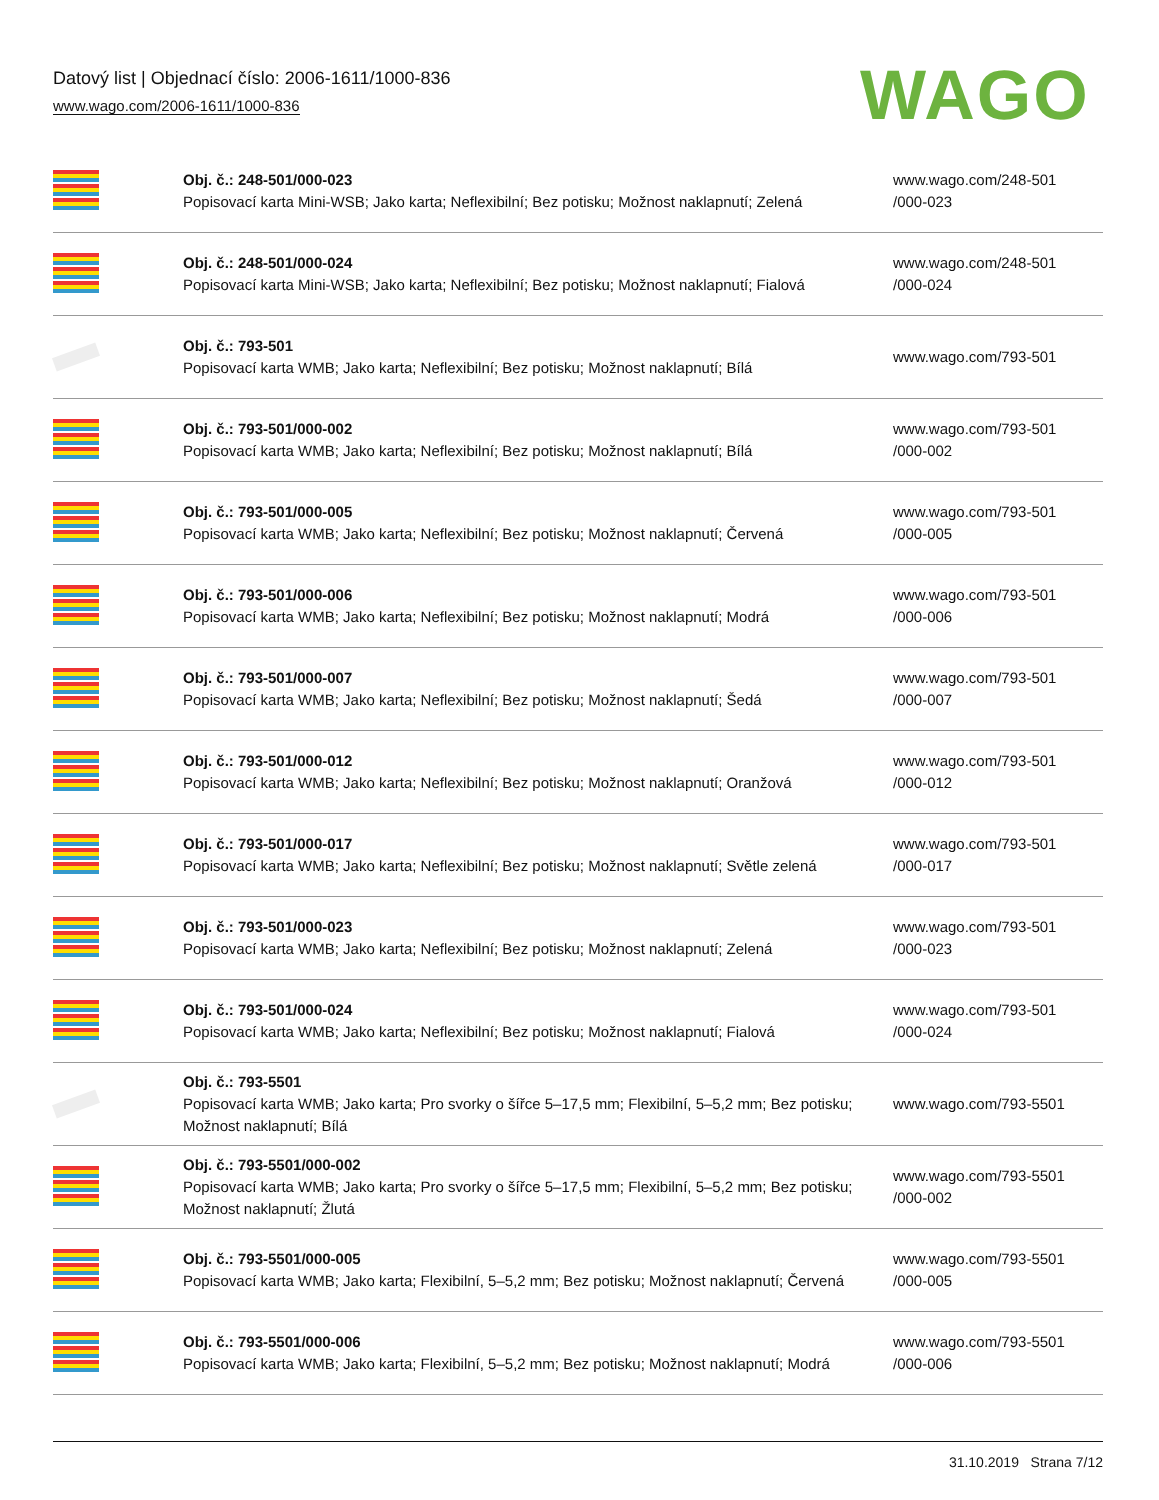Datový list | Objednací číslo: 2006-1611/1000-836
www.wago.com/2006-1611/1000-836
WAGO
| | Obj. č.: 248-501/000-023 Popisovací karta Mini-WSB; Jako karta; Neflexibilní; Bez potisku; Možnost naklapnutí; Zelená | www.wago.com/248-501 /000-023 |
| | Obj. č.: 248-501/000-024 Popisovací karta Mini-WSB; Jako karta; Neflexibilní; Bez potisku; Možnost naklapnutí; Fialová | www.wago.com/248-501 /000-024 |
| | Obj. č.: 793-501 Popisovací karta WMB; Jako karta; Neflexibilní; Bez potisku; Možnost naklapnutí; Bílá | www.wago.com/793-501 |
| | Obj. č.: 793-501/000-002 Popisovací karta WMB; Jako karta; Neflexibilní; Bez potisku; Možnost naklapnutí; Bílá | www.wago.com/793-501 /000-002 |
| | Obj. č.: 793-501/000-005 Popisovací karta WMB; Jako karta; Neflexibilní; Bez potisku; Možnost naklapnutí; Červená | www.wago.com/793-501 /000-005 |
| | Obj. č.: 793-501/000-006 Popisovací karta WMB; Jako karta; Neflexibilní; Bez potisku; Možnost naklapnutí; Modrá | www.wago.com/793-501 /000-006 |
| | Obj. č.: 793-501/000-007 Popisovací karta WMB; Jako karta; Neflexibilní; Bez potisku; Možnost naklapnutí; Šedá | www.wago.com/793-501 /000-007 |
| | Obj. č.: 793-501/000-012 Popisovací karta WMB; Jako karta; Neflexibilní; Bez potisku; Možnost naklapnutí; Oranžová | www.wago.com/793-501 /000-012 |
| | Obj. č.: 793-501/000-017 Popisovací karta WMB; Jako karta; Neflexibilní; Bez potisku; Možnost naklapnutí; Světle zelená | www.wago.com/793-501 /000-017 |
| | Obj. č.: 793-501/000-023 Popisovací karta WMB; Jako karta; Neflexibilní; Bez potisku; Možnost naklapnutí; Zelená | www.wago.com/793-501 /000-023 |
| | Obj. č.: 793-501/000-024 Popisovací karta WMB; Jako karta; Neflexibilní; Bez potisku; Možnost naklapnutí; Fialová | www.wago.com/793-501 /000-024 |
| | Obj. č.: 793-5501 Popisovací karta WMB; Jako karta; Pro svorky o šířce 5–17,5 mm; Flexibilní, 5–5,2 mm; Bez potisku; Možnost naklapnutí; Bílá | www.wago.com/793-5501 |
| | Obj. č.: 793-5501/000-002 Popisovací karta WMB; Jako karta; Pro svorky o šířce 5–17,5 mm; Flexibilní, 5–5,2 mm; Bez potisku; Možnost naklapnutí; Žlutá | www.wago.com/793-5501 /000-002 |
| | Obj. č.: 793-5501/000-005 Popisovací karta WMB; Jako karta; Flexibilní, 5–5,2 mm; Bez potisku; Možnost naklapnutí; Červená | www.wago.com/793-5501 /000-005 |
| | Obj. č.: 793-5501/000-006 Popisovací karta WMB; Jako karta; Flexibilní, 5–5,2 mm; Bez potisku; Možnost naklapnutí; Modrá | www.wago.com/793-5501 /000-006 |
31.10.2019 Strana 7/12